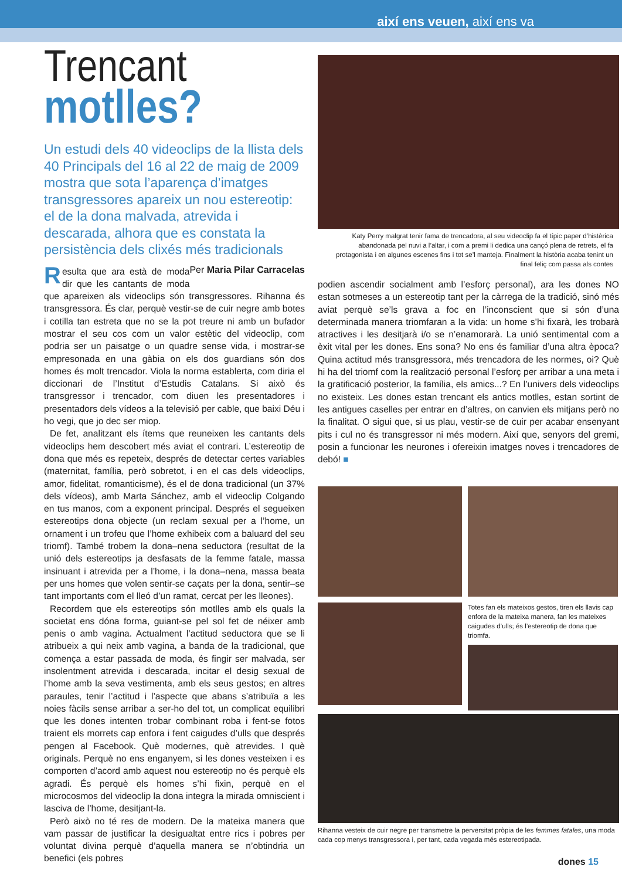així ens veuen, així ens va
Trencant
motlles?
Un estudi dels 40 videoclips de la llista dels 40 Principals del 16 al 22 de maig de 2009 mostra que sota l’aparença d’imatges transgressores apareix un nou estereotip: el de la dona malvada, atrevida i descarada, alhora que es constata la persistència dels clixés més tradicionals Per Maria Pilar Carracelas
Resulta que ara està de moda dir que les cantants de moda que apareixen als videoclips són transgressores. Rihanna és transgressora. És clar, perquè vestir-se de cuir negre amb botes i cotilla tan estreta que no se la pot treure ni amb un bufador mostrar el seu cos com un valor estètic del videoclip, com podria ser un paisatge o un quadre sense vida, i mostrar-se empresonada en una gàbia on els dos guardians són dos homes és molt trencador. Viola la norma establerta, com diria el diccionari de l’Institut d’Estudis Catalans. Si això és transgressor i trencador, com diuen les presentadores i presentadors dels vídeos a la televisió per cable, que baixi Déu i ho vegi, que jo dec ser miop.
De fet, analitzant els ítems que reuneixen les cantants dels videoclips hem descobert més aviat el contrari. L’estereotip de dona que més es repeteix, després de detectar certes variables (maternitat, família, però sobretot, i en el cas dels videoclips, amor, fidelitat, romanticisme), és el de dona tradicional (un 37% dels vídeos), amb Marta Sánchez, amb el videoclip Colgando en tus manos, com a exponent principal. Després el segueixen estereotips dona objecte (un reclam sexual per a l’home, un ornament i un trofeu que l’home exhibeix com a baluard del seu triomf). També trobem la dona–nena seductora (resultat de la unió dels estereotips ja desfasats de la femme fatale, massa insinuant i atrevida per a l’home, i la dona–nena, massa beata per uns homes que volen sentir-se caçats per la dona, sentir–se tant importants com el lleó d’un ramat, cercat per les lleones).
Recordem que els estereotips són motlles amb els quals la societat ens dóna forma, guiant-se pel sol fet de néixer amb penis o amb vagina. Actualment l’actitud seductora que se li atribueix a qui neix amb vagina, a banda de la tradicional, que comença a estar passada de moda, és fingir ser malvada, ser insolentment atrevida i descarada, incitar el desig sexual de l’home amb la seva vestimenta, amb els seus gestos; en altres paraules, tenir l’actitud i l’aspecte que abans s’atribuïa a les noies fàcils sense arribar a ser-ho del tot, un complicat equilibri que les dones intenten trobar combinant roba i fent-se fotos traient els morrets cap enfora i fent caigudes d’ulls que després pengen al Facebook. Què modernes, què atrevides. I què originals. Perquè no ens enganyem, si les dones vesteixen i es comporten d’acord amb aquest nou estereotip no és perquè els agradi. És perquè els homes s’hi fixin, perquè en el microcosmos del videoclip la dona integra la mirada omniscient i lasciva de l’home, desitjant-la.
Però això no té res de modern. De la mateixa manera que vam passar de justificar la desigualtat entre rics i pobres per voluntat divina perquè d’aquella manera se n’obtindria un benefici (els pobres
Katy Perry malgrat tenir fama de trencadora, al seu videoclip fa el típic paper d’histèrica abandonada pel nuvi a l’altar, i com a premi li dedica una cançó plena de retrets, el fa protagonista i en algunes escenes fins i tot se’l manteja. Finalment la història acaba tenint un final feliç com passa als contes
podien ascendir socialment amb l’esforç personal), ara les dones NO estan sotmeses a un estereotip tant per la càrrega de la tradició, sinó més aviat perquè se’ls grava a foc en l’inconscient que si són d’una determinada manera triomfaran a la vida: un home s’hi fixarà, les trobarà atractives i les desitjarà i/o se n’enamorarà. La unió sentimental com a èxit vital per les dones. Ens sona? No ens és familiar d’una altra època? Quina actitud més transgressora, més trencadora de les normes, oi? Què hi ha del triomf com la realització personal l’esforç per arribar a una meta i la gratificació posterior, la família, els amics...? En l’univers dels videoclips no existeix. Les dones estan trencant els antics motlles, estan sortint de les antigues caselles per entrar en d’altres, on canvien els mitjans però no la finalitat. O sigui que, si us plau, vestir-se de cuir per acabar ensenyant pits i cul no és transgressor ni més modern. Així que, senyors del gremi, posin a funcionar les neurones i ofereixin imatges noves i trencadores de debó! ■
Totes fan els mateixos gestos, tiren els llavis cap enfora de la mateixa manera, fan les mateixes caigudes d’ulls; és l’estereotip de dona que triomfa.
Rihanna vesteix de cuir negre per transmetre la perversitat pròpia de les femmes fatales, una moda cada cop menys transgressora i, per tant, cada vegada més estereotipada.
dones 15